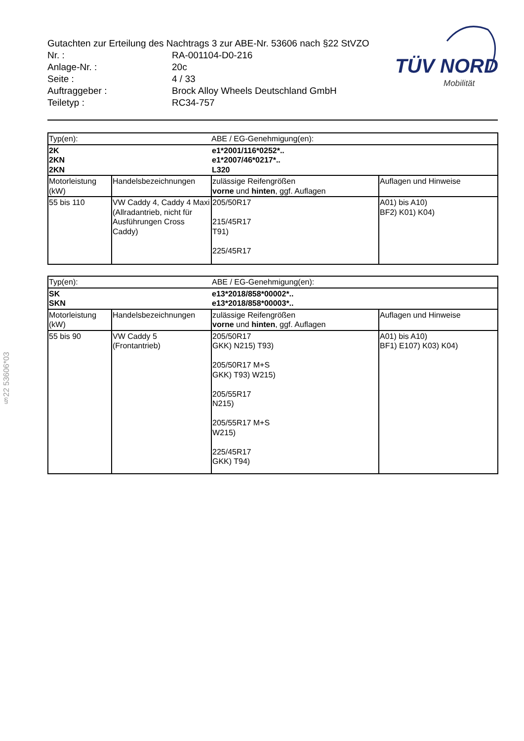Gutachten zur Erteilung des Nachtrags 3 zur ABE-Nr. 53606 nach §22 StVZO
| Nr. : | RA-001104-D0-216 |
| Anlage-Nr. : | 20c |
| Seite : | 4 / 33 |
| Auftraggeber : | Brock Alloy Wheels Deutschland GmbH |
| Teiletyp : | RC34-757 |
TÜV NORD
Mobilität
§22 53606*03
| Typ(en): | | ABE / EG-Genehmigung(en): | |
| 2K 2KN 2KN | | e1*2001/116*0252*.. e1*2007/46*0217*.. L320 | |
| Motorleistung (kW) | Handelsbezeichnungen | zulässige Reifengrößen vorne und hinten , ggf. Auflagen | Auflagen und Hinweise |
| 55 bis 110 | VW Caddy 4, Caddy 4 Maxi (Allradantrieb, nicht für Ausführungen Cross Caddy) | 205/50R17 215/45R17 T91) 225/45R17 | A01) bis A10) BF2) K01) K04) |
| Typ(en): | | ABE / EG-Genehmigung(en): | |
| SK SKN | | e13*2018/858*00002*.. e13*2018/858*00003*.. | |
| Motorleistung (kW) | Handelsbezeichnungen | zulässige Reifengrößen vorne und hinten , ggf. Auflagen | Auflagen und Hinweise |
| 55 bis 90 | VW Caddy 5 (Frontantrieb) | 205/50R17 GKK) N215) T93) 205/50R17 M+S GKK) T93) W215) 205/55R17 N215) 205/55R17 M+S W215) 225/45R17 GKK) T94) | A01) bis A10) BF1) E107) K03) K04) |